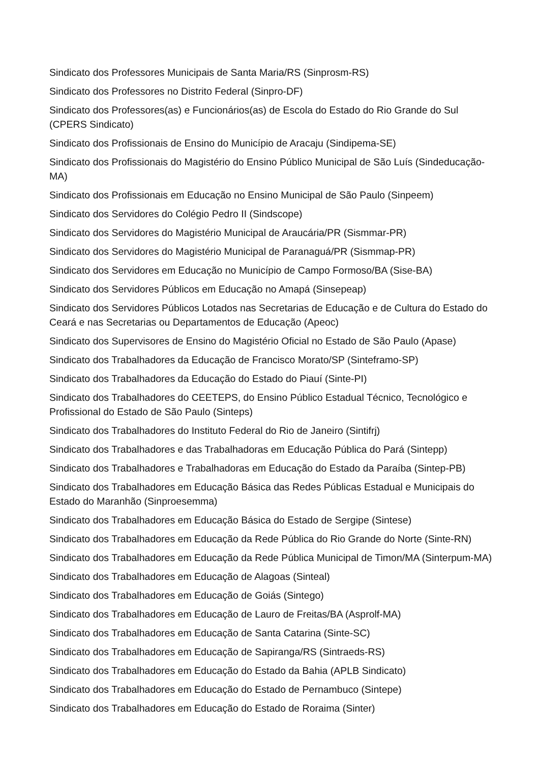Sindicato dos Professores Municipais de Santa Maria/RS (Sinprosm-RS)
Sindicato dos Professores no Distrito Federal (Sinpro-DF)
Sindicato dos Professores(as) e Funcionários(as) de Escola do Estado do Rio Grande do Sul (CPERS Sindicato)
Sindicato dos Profissionais de Ensino do Município de Aracaju (Sindipema-SE)
Sindicato dos Profissionais do Magistério do Ensino Público Municipal de São Luís (Sindeducação-MA)
Sindicato dos Profissionais em Educação no Ensino Municipal de São Paulo (Sinpeem)
Sindicato dos Servidores do Colégio Pedro II (Sindscope)
Sindicato dos Servidores do Magistério Municipal de Araucária/PR (Sismmar-PR)
Sindicato dos Servidores do Magistério Municipal de Paranaguá/PR (Sismmap-PR)
Sindicato dos Servidores em Educação no Município de Campo Formoso/BA (Sise-BA)
Sindicato dos Servidores Públicos em Educação no Amapá (Sinsepeap)
Sindicato dos Servidores Públicos Lotados nas Secretarias de Educação e de Cultura do Estado do Ceará e nas Secretarias ou Departamentos de Educação (Apeoc)
Sindicato dos Supervisores de Ensino do Magistério Oficial no Estado de São Paulo (Apase)
Sindicato dos Trabalhadores da Educação de Francisco Morato/SP (Sinteframo-SP)
Sindicato dos Trabalhadores da Educação do Estado do Piauí (Sinte-PI)
Sindicato dos Trabalhadores do CEETEPS, do Ensino Público Estadual Técnico, Tecnológico e Profissional do Estado de São Paulo (Sinteps)
Sindicato dos Trabalhadores do Instituto Federal do Rio de Janeiro (Sintifrj)
Sindicato dos Trabalhadores e das Trabalhadoras em Educação Pública do Pará (Sintepp)
Sindicato dos Trabalhadores e Trabalhadoras em Educação do Estado da Paraíba (Sintep-PB)
Sindicato dos Trabalhadores em Educação Básica das Redes Públicas Estadual e Municipais do Estado do Maranhão (Sinproesemma)
Sindicato dos Trabalhadores em Educação Básica do Estado de Sergipe (Sintese)
Sindicato dos Trabalhadores em Educação da Rede Pública do Rio Grande do Norte (Sinte-RN)
Sindicato dos Trabalhadores em Educação da Rede Pública Municipal de Timon/MA (Sinterpum-MA)
Sindicato dos Trabalhadores em Educação de Alagoas (Sinteal)
Sindicato dos Trabalhadores em Educação de Goiás (Sintego)
Sindicato dos Trabalhadores em Educação de Lauro de Freitas/BA (Asprolf-MA)
Sindicato dos Trabalhadores em Educação de Santa Catarina (Sinte-SC)
Sindicato dos Trabalhadores em Educação de Sapiranga/RS (Sintraeds-RS)
Sindicato dos Trabalhadores em Educação do Estado da Bahia (APLB Sindicato)
Sindicato dos Trabalhadores em Educação do Estado de Pernambuco (Sintepe)
Sindicato dos Trabalhadores em Educação do Estado de Roraima (Sinter)